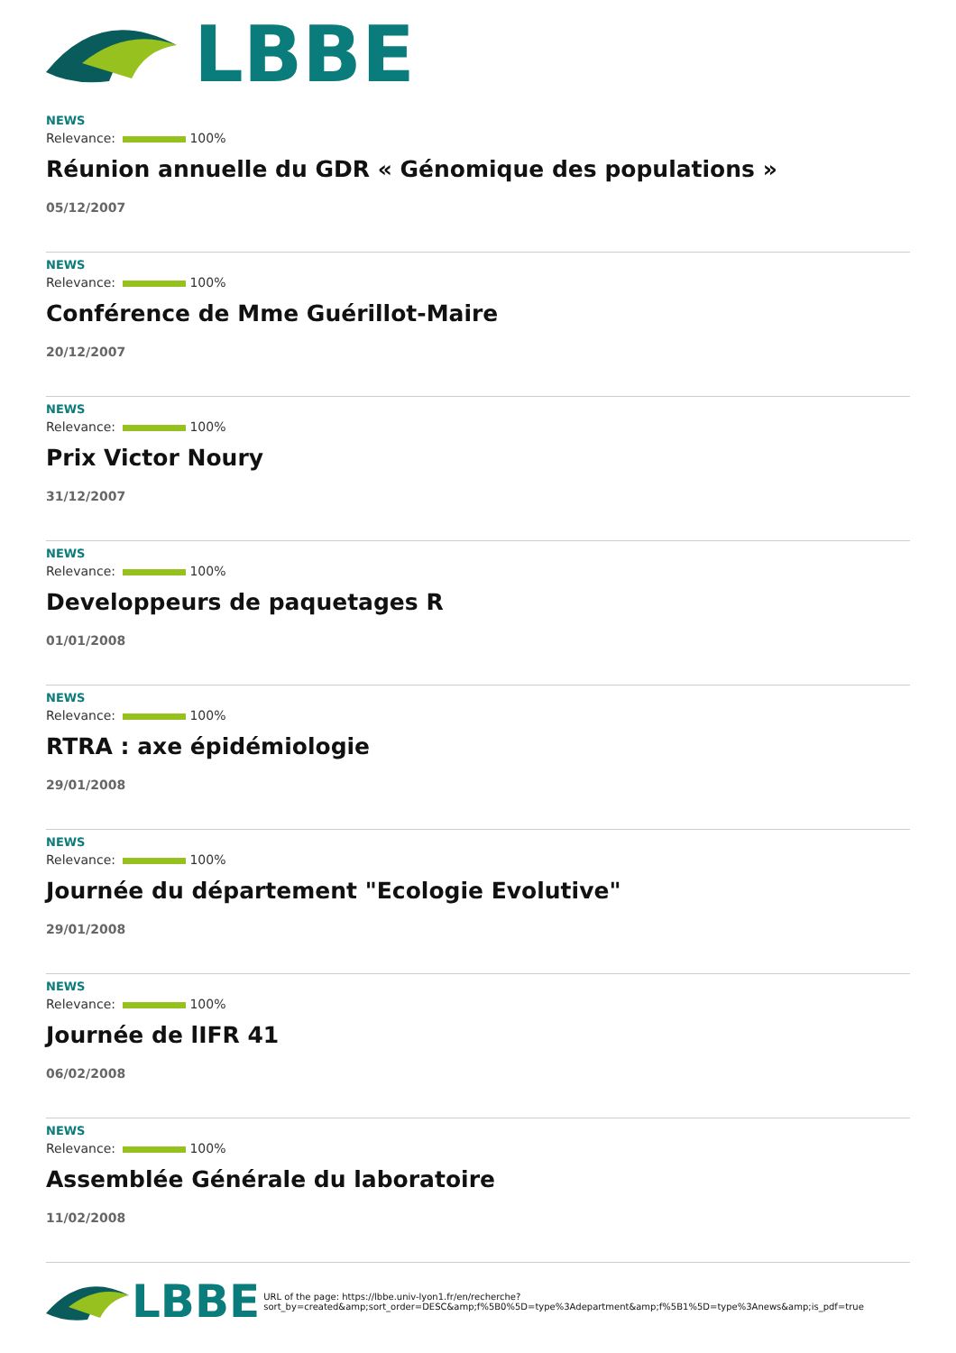LBBE
NEWS
Relevance: 100%
Réunion annuelle du GDR « Génomique des populations »
05/12/2007
NEWS
Relevance: 100%
Conférence de Mme Guérillot-Maire
20/12/2007
NEWS
Relevance: 100%
Prix Victor Noury
31/12/2007
NEWS
Relevance: 100%
Developpeurs de paquetages R
01/01/2008
NEWS
Relevance: 100%
RTRA : axe épidémiologie
29/01/2008
NEWS
Relevance: 100%
Journée du département "Ecologie Evolutive"
29/01/2008
NEWS
Relevance: 100%
Journée de lIFR 41
06/02/2008
NEWS
Relevance: 100%
Assemblée Générale du laboratoire
11/02/2008
LBBE
URL of the page: https://lbbe.univ-lyon1.fr/en/recherche?
sort_by=created&amp;sort_order=DESC&amp;f%5B0%5D=type%3Adepartment&amp;f%5B1%5D=type%3Anews&amp;is_pdf=true